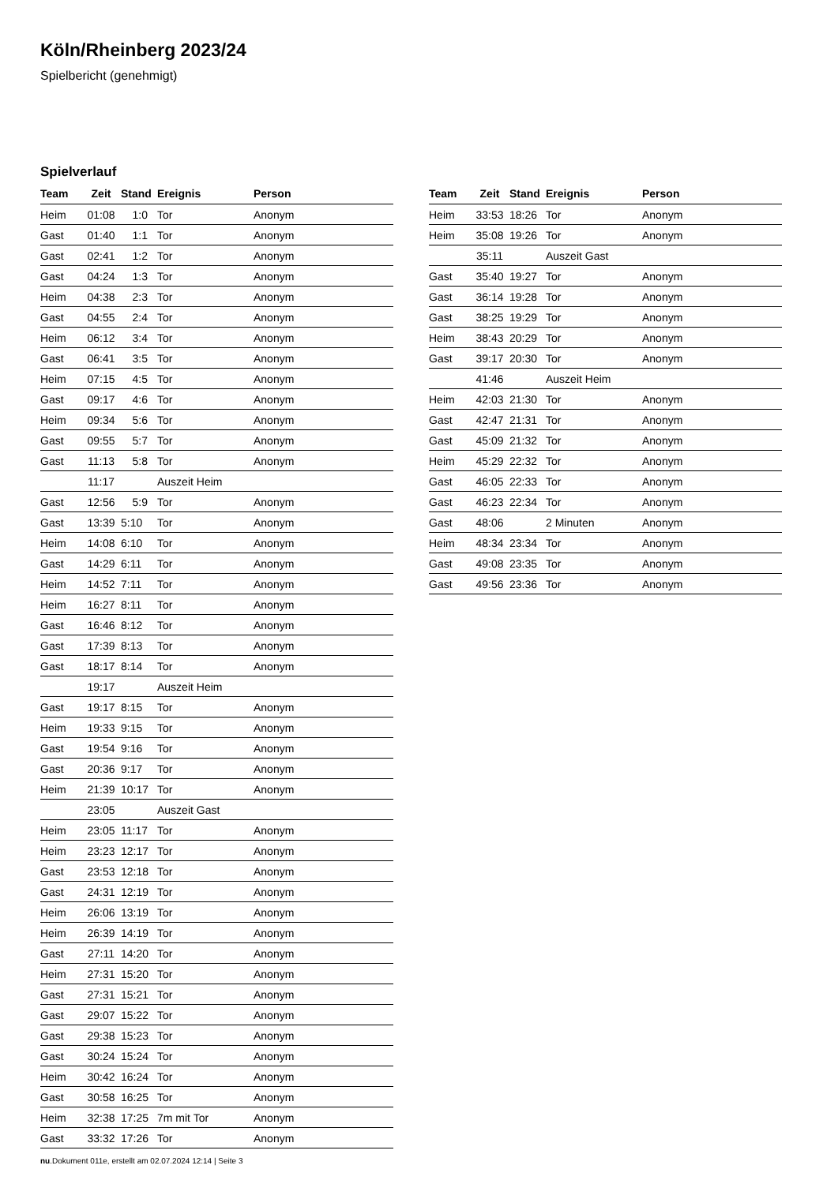Köln/Rheinberg 2023/24
Spielbericht (genehmigt)
Spielverlauf
| Team | Zeit | Stand | Ereignis | Person |
| --- | --- | --- | --- | --- |
| Heim | 01:08 | 1:0 | Tor | Anonym |
| Gast | 01:40 | 1:1 | Tor | Anonym |
| Gast | 02:41 | 1:2 | Tor | Anonym |
| Gast | 04:24 | 1:3 | Tor | Anonym |
| Heim | 04:38 | 2:3 | Tor | Anonym |
| Gast | 04:55 | 2:4 | Tor | Anonym |
| Heim | 06:12 | 3:4 | Tor | Anonym |
| Gast | 06:41 | 3:5 | Tor | Anonym |
| Heim | 07:15 | 4:5 | Tor | Anonym |
| Gast | 09:17 | 4:6 | Tor | Anonym |
| Heim | 09:34 | 5:6 | Tor | Anonym |
| Gast | 09:55 | 5:7 | Tor | Anonym |
| Gast | 11:13 | 5:8 | Tor | Anonym |
| | 11:17 | | Auszeit Heim | |
| Gast | 12:56 | 5:9 | Tor | Anonym |
| Gast | 13:39 | 5:10 | Tor | Anonym |
| Heim | 14:08 | 6:10 | Tor | Anonym |
| Gast | 14:29 | 6:11 | Tor | Anonym |
| Heim | 14:52 | 7:11 | Tor | Anonym |
| Heim | 16:27 | 8:11 | Tor | Anonym |
| Gast | 16:46 | 8:12 | Tor | Anonym |
| Gast | 17:39 | 8:13 | Tor | Anonym |
| Gast | 18:17 | 8:14 | Tor | Anonym |
| | 19:17 | | Auszeit Heim | |
| Gast | 19:17 | 8:15 | Tor | Anonym |
| Heim | 19:33 | 9:15 | Tor | Anonym |
| Gast | 19:54 | 9:16 | Tor | Anonym |
| Gast | 20:36 | 9:17 | Tor | Anonym |
| Heim | 21:39 | 10:17 | Tor | Anonym |
| | 23:05 | | Auszeit Gast | |
| Heim | 23:05 | 11:17 | Tor | Anonym |
| Heim | 23:23 | 12:17 | Tor | Anonym |
| Gast | 23:53 | 12:18 | Tor | Anonym |
| Gast | 24:31 | 12:19 | Tor | Anonym |
| Heim | 26:06 | 13:19 | Tor | Anonym |
| Heim | 26:39 | 14:19 | Tor | Anonym |
| Gast | 27:11 | 14:20 | Tor | Anonym |
| Heim | 27:31 | 15:20 | Tor | Anonym |
| Gast | 27:31 | 15:21 | Tor | Anonym |
| Gast | 29:07 | 15:22 | Tor | Anonym |
| Gast | 29:38 | 15:23 | Tor | Anonym |
| Gast | 30:24 | 15:24 | Tor | Anonym |
| Heim | 30:42 | 16:24 | Tor | Anonym |
| Gast | 30:58 | 16:25 | Tor | Anonym |
| Heim | 32:38 | 17:25 | 7m mit Tor | Anonym |
| Gast | 33:32 | 17:26 | Tor | Anonym |
| Team | Zeit | Stand | Ereignis | Person |
| --- | --- | --- | --- | --- |
| Heim | 33:53 | 18:26 | Tor | Anonym |
| Heim | 35:08 | 19:26 | Tor | Anonym |
| | 35:11 | | Auszeit Gast | |
| Gast | 35:40 | 19:27 | Tor | Anonym |
| Gast | 36:14 | 19:28 | Tor | Anonym |
| Gast | 38:25 | 19:29 | Tor | Anonym |
| Heim | 38:43 | 20:29 | Tor | Anonym |
| Gast | 39:17 | 20:30 | Tor | Anonym |
| | 41:46 | | Auszeit Heim | |
| Heim | 42:03 | 21:30 | Tor | Anonym |
| Gast | 42:47 | 21:31 | Tor | Anonym |
| Gast | 45:09 | 21:32 | Tor | Anonym |
| Heim | 45:29 | 22:32 | Tor | Anonym |
| Gast | 46:05 | 22:33 | Tor | Anonym |
| Gast | 46:23 | 22:34 | Tor | Anonym |
| Gast | 48:06 | | 2 Minuten | Anonym |
| Heim | 48:34 | 23:34 | Tor | Anonym |
| Gast | 49:08 | 23:35 | Tor | Anonym |
| Gast | 49:56 | 23:36 | Tor | Anonym |
nu.Dokument 011e, erstellt am 02.07.2024 12:14 | Seite 3